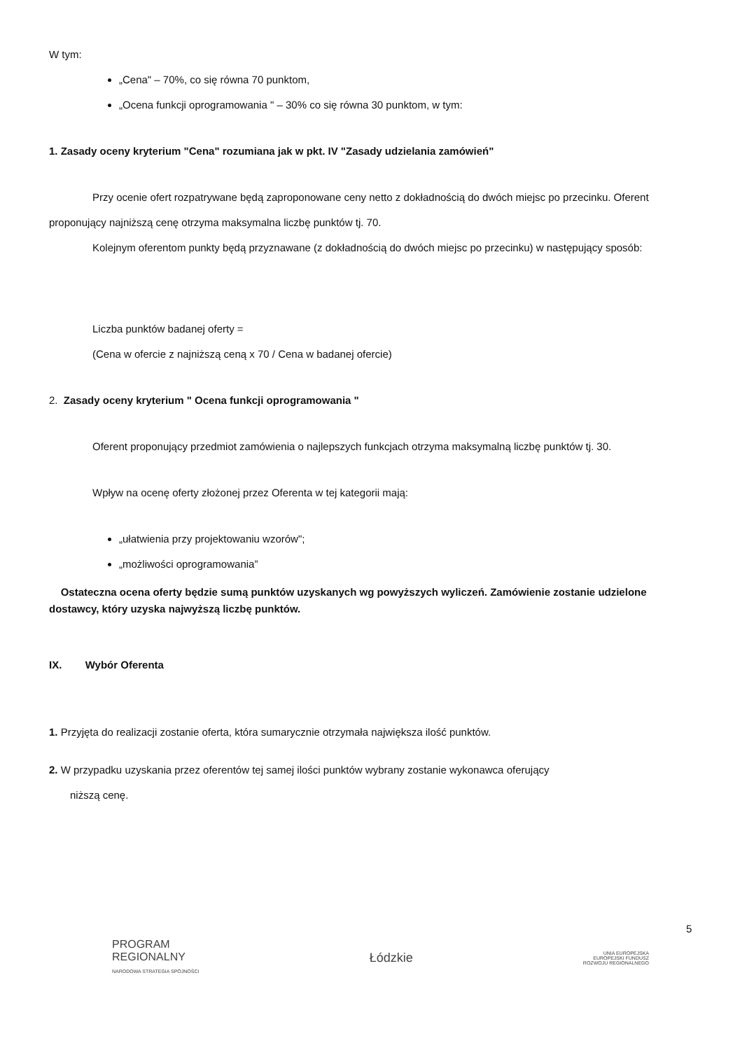W tym:
„Cena" – 70%, co się równa 70 punktom,
„Ocena funkcji oprogramowania " – 30% co się równa 30 punktom, w tym:
1. Zasady oceny kryterium "Cena" rozumiana jak w pkt. IV "Zasady udzielania zamówień"
Przy ocenie ofert rozpatrywane będą zaproponowane ceny netto z dokładnością do dwóch miejsc po przecinku. Oferent proponujący najniższą cenę otrzyma maksymalna liczbę punktów tj. 70.
Kolejnym oferentom punkty będą przyznawane (z dokładnością do dwóch miejsc po przecinku) w następujący sposób:
Liczba punktów badanej oferty =
(Cena w ofercie z najniższą ceną x 70 / Cena w badanej ofercie)
2. Zasady oceny kryterium " Ocena funkcji oprogramowania "
Oferent proponujący przedmiot zamówienia o najlepszych funkcjach otrzyma maksymalną liczbę punktów tj. 30.
Wpływ na ocenę oferty złożonej przez Oferenta w tej kategorii mają:
„ułatwienia przy projektowaniu wzorów";
„możliwości oprogramowania”
Ostateczna ocena oferty będzie sumą punktów uzyskanych wg powyższych wyliczeń. Zamówienie zostanie udzielone dostawcy, który uzyska najwyższą liczbę punktów.
IX. Wybór Oferenta
1. Przyjęta do realizacji zostanie oferta, która sumarycznie otrzymała największa ilość punktów.
2. W przypadku uzyskania przez oferentów tej samej ilości punktów wybrany zostanie wykonawca oferujący
niższą cenę.
5
PROGRAM
REGIONALNY
NARODOWA STRATEGIA SPÓJNOŚCI
Łódzkie
UNIA EUROPEJSKA
EUROPEJSKI FUNDUSZ
ROZWOJU REGIONALNEGO